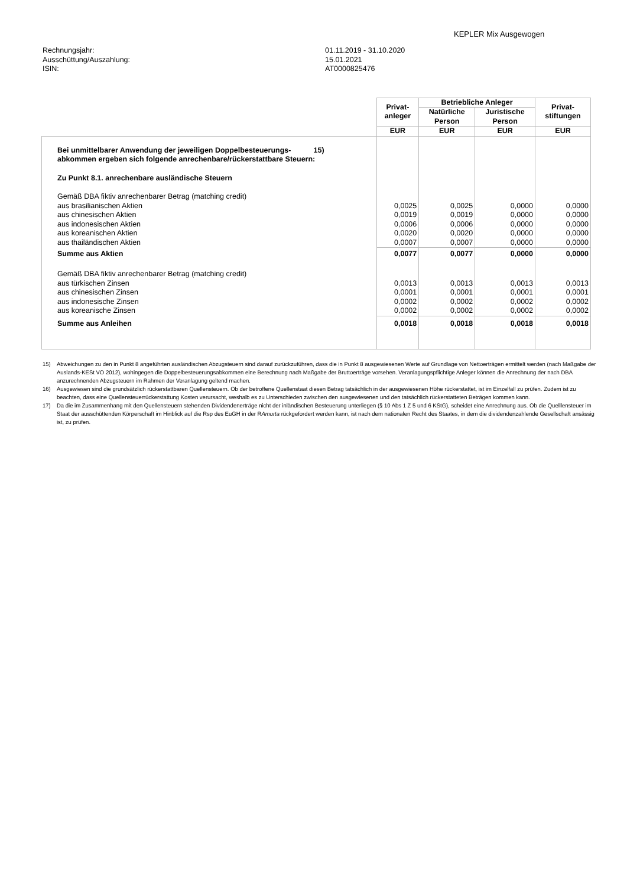KEPLER Mix Ausgewogen
Rechnungsjahr:
01.11.2019 - 31.10.2020
Ausschüttung/Auszahlung:
15.01.2021
ISIN:
AT0000825476
| | Privat- anleger | Betriebliche Anleger | | Privat- stiftungen |
| | | Natürliche Person | Juristische Person | |
| | EUR | EUR | EUR | EUR |
| Bei unmittelbarer Anwendung der jeweiligen Doppelbesteuerungs- 15) abkommen ergeben sich folgende anrechenbare/rückerstattbare Steuern: | | | | |
| Zu Punkt 8.1. anrechenbare ausländische Steuern | | | | |
| Gemäß DBA fiktiv anrechenbarer Betrag (matching credit) | | | | |
| aus brasilianischen Aktien | 0,0025 | 0,0025 | 0,0000 | 0,0000 |
| aus chinesischen Aktien | 0,0019 | 0,0019 | 0,0000 | 0,0000 |
| aus indonesischen Aktien | 0,0006 | 0,0006 | 0,0000 | 0,0000 |
| aus koreanischen Aktien | 0,0020 | 0,0020 | 0,0000 | 0,0000 |
| aus thailändischen Aktien | 0,0007 | 0,0007 | 0,0000 | 0,0000 |
| Summe aus Aktien | 0,0077 | 0,0077 | 0,0000 | 0,0000 |
| Gemäß DBA fiktiv anrechenbarer Betrag (matching credit) | | | | |
| aus türkischen Zinsen | 0,0013 | 0,0013 | 0,0013 | 0,0013 |
| aus chinesischen Zinsen | 0,0001 | 0,0001 | 0,0001 | 0,0001 |
| aus indonesische Zinsen | 0,0002 | 0,0002 | 0,0002 | 0,0002 |
| aus koreanische Zinsen | 0,0002 | 0,0002 | 0,0002 | 0,0002 |
| Summe aus Anleihen | 0,0018 | 0,0018 | 0,0018 | 0,0018 |
15) Abweichungen zu den in Punkt 8 angeführten ausländischen Abzugsteuern sind darauf zurückzuführen, dass die in Punkt 8 ausgewiesenen Werte auf Grundlage von Nettoerträgen ermittelt werden (nach Maßgabe der Auslands-KESt VO 2012), wohingegen die Doppelbesteuerungsabkommen eine Berechnung nach Maßgabe der Bruttoerträge vorsehen. Veranlagungspflichtige Anleger können die Anrechnung der nach DBA anzurechnenden Abzugsteuern im Rahmen der Veranlagung geltend machen.
16) Ausgewiesen sind die grundsätzlich rückerstattbaren Quellensteuern. Ob der betroffene Quellenstaat diesen Betrag tatsächlich in der ausgewiesenen Höhe rückerstattet, ist im Einzelfall zu prüfen. Zudem ist zu beachten, dass eine Quellensteuerrückerstattung Kosten verursacht, weshalb es zu Unterschieden zwischen den ausgewiesenen und den tatsächlich rückerstatteten Beträgen kommen kann.
17) Da die im Zusammenhang mit den Quellensteuern stehenden Dividendenerträge nicht der inländischen Besteuerung unterliegen (§ 10 Abs 1 Z 5 und 6 KStG), scheidet eine Anrechnung aus. Ob die Quelllensteuer im Staat der ausschüttenden Körperschaft im Hinblick auf die Rsp des EuGH in der RAmurta rückgefordert werden kann, ist nach dem nationalen Recht des Staates, in dem die dividendenzahlende Gesellschaft ansässig ist, zu prüfen.